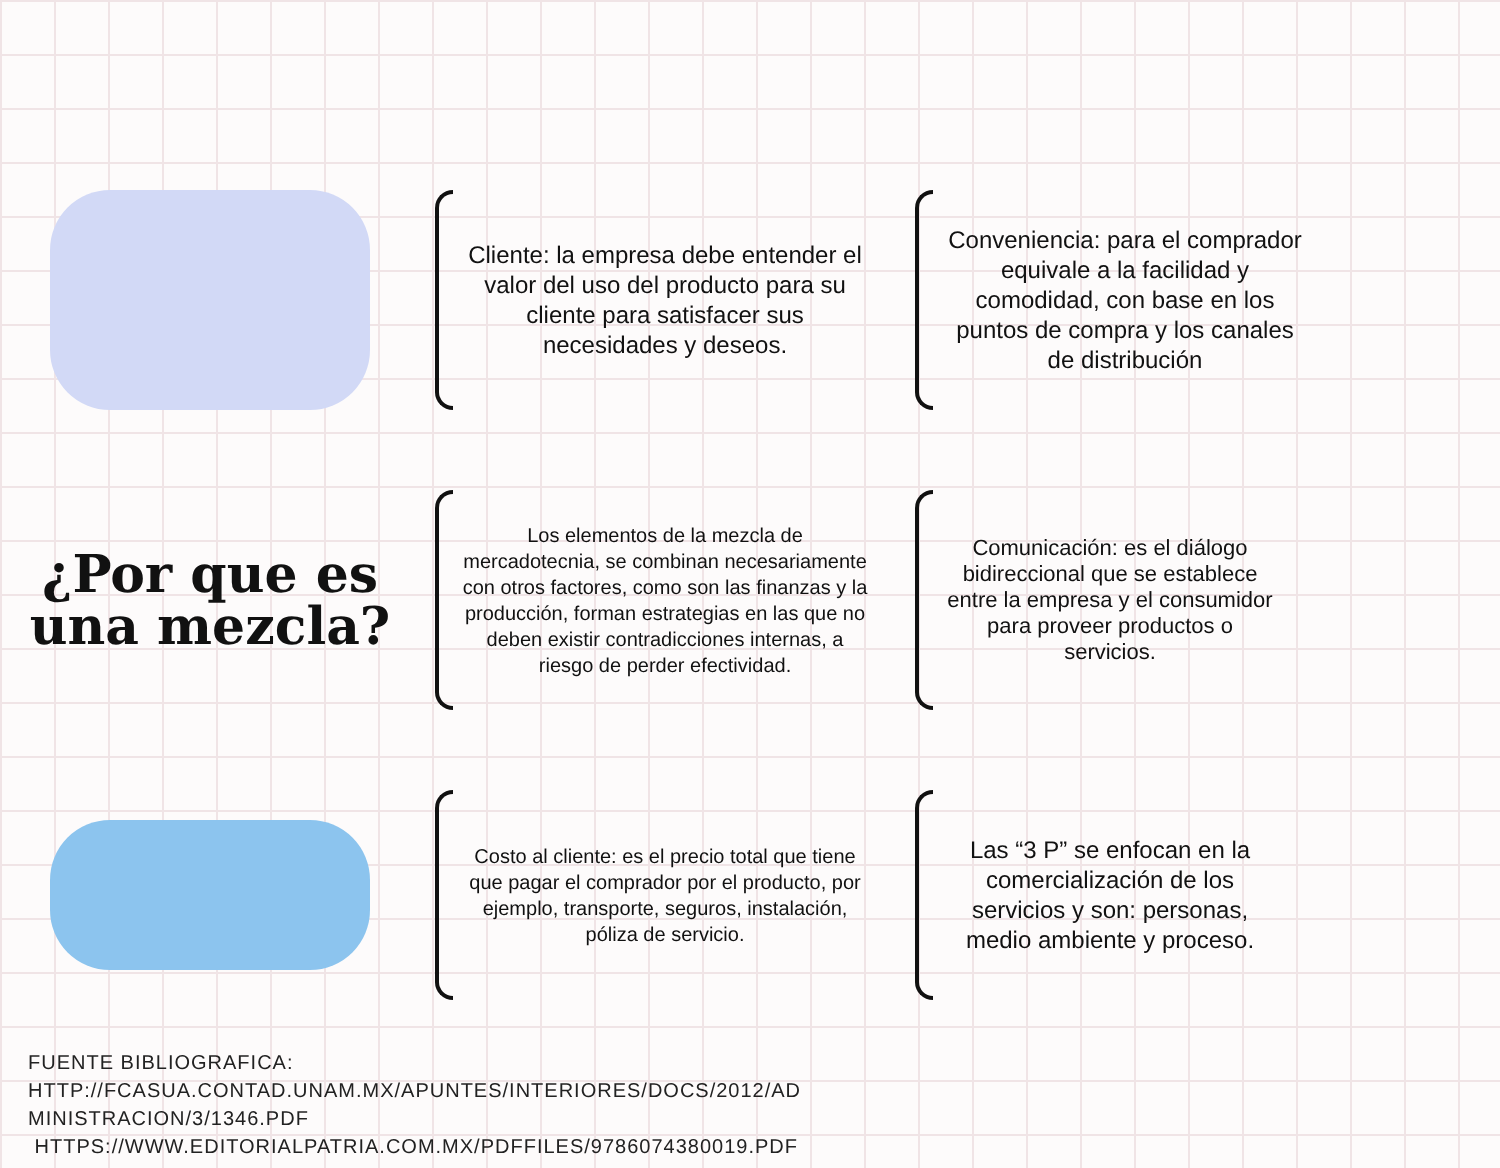Cliente: la empresa debe entender el valor del uso del producto para su cliente para satisfacer sus necesidades y deseos.
Conveniencia: para el comprador equivale a la facilidad y comodidad, con base en los puntos de compra y los canales de distribución
¿Por que es una mezcla?
Los elementos de la mezcla de mercadotecnia, se combinan necesariamente con otros factores, como son las finanzas y la producción, forman estrategias en las que no deben existir contradicciones internas, a riesgo de perder efectividad.
Comunicación: es el diálogo bidireccional que se establece entre la empresa y el consumidor para proveer productos o servicios.
Costo al cliente: es el precio total que tiene que pagar el comprador por el producto, por ejemplo, transporte, seguros, instalación, póliza de servicio.
Las “3 P” se enfocan en la comercialización de los servicios y son: personas, medio ambiente y proceso.
FUENTE BIBLIOGRAFICA:
HTTP://FCASUA.CONTAD.UNAM.MX/APUNTES/INTERIORES/DOCS/2012/AD
MINISTRACION/3/1346.PDF
HTTPS://WWW.EDITORIALPATRIA.COM.MX/PDFFILES/9786074380019.PDF